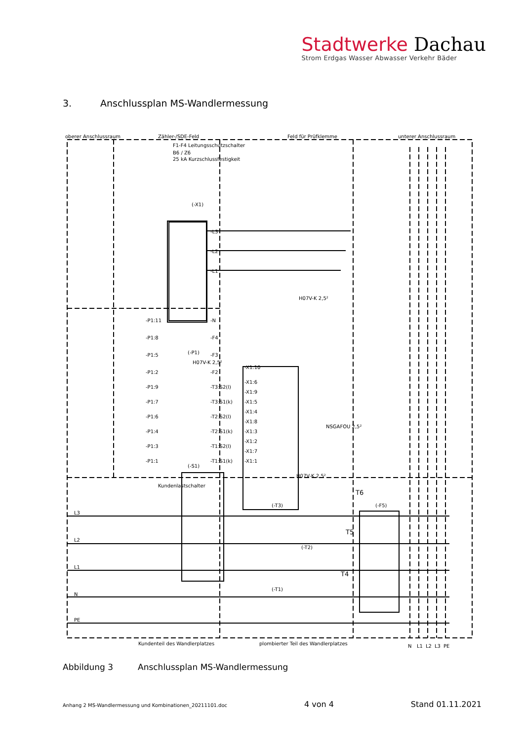Stadtwerke Dachau
Strom Erdgas Wasser Abwasser Verkehr Bäder
3. Anschlussplan MS-Wandlermessung
oberer Anschlussraum
Zähler-/SDE-Feld
Feld für Prüfklemme
unterer Anschlussraum
Kundenlastschalter
L3
L2
L1
N
PE
Kundenteil des Wandlerplatzes
plombierter Teil des Wandlerplatzes
N
L1
L2
L3
PE
T6
T5
T4
(-S1)
(-T3)
(-T2)
(-T1)
(-F5)
(-P1)
(-X1)
F1-F4 Leitungsschutzschalter
B6 / Z6
25 kA Kurzschlussfestigkeit
H07V-K 2,5²
H07V-K 2,5²
NSGAFOU 2,5²
H07V-K 2,5²
-L3
-L2
-L1
-N
-P1:11
-P1:8
-P1:5
-P1:2
-F4
-F3
-F2
-T3:S2(l)
-T3:S1(k)
-T2:S2(l)
-T2:S1(k)
-T1:S2(l)
-T1:S1(k)
-P1:9
-P1:7
-P1:6
-P1:4
-P1:3
-P1:1
-X1:10
-X1:6
-X1:9
-X1:5
-X1:4
-X1:8
-X1:3
-X1:2
-X1:7
-X1:1
Abbildung 3 Anschlussplan MS-Wandlermessung
Anhang 2 MS-Wandlermessung und Kombinationen_20211101.doc 4 von 4 Stand 01.11.2021